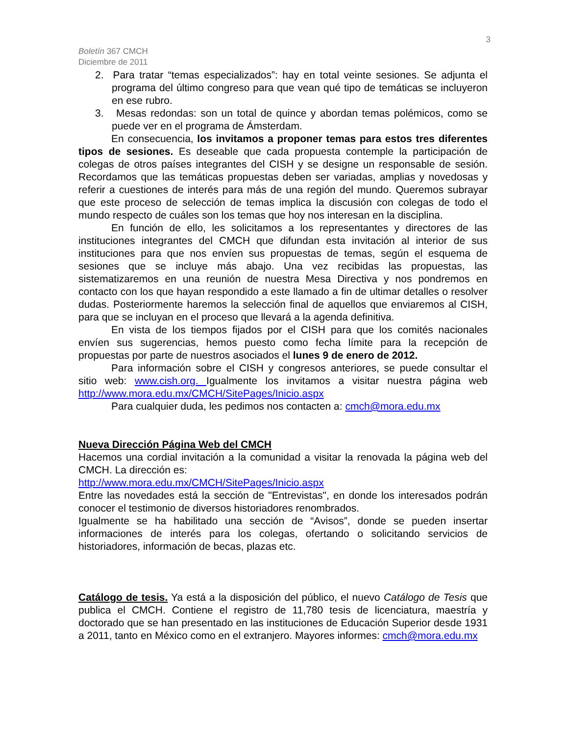3
Boletín 367 CMCH
Diciembre de 2011
2. Para tratar “temas especializados”: hay en total veinte sesiones. Se adjunta el programa del último congreso para que vean qué tipo de temáticas se incluyeron en ese rubro.
3. Mesas redondas: son un total de quince y abordan temas polémicos, como se puede ver en el programa de Ámsterdam.
En consecuencia, los invitamos a proponer temas para estos tres diferentes tipos de sesiones. Es deseable que cada propuesta contemple la participación de colegas de otros países integrantes del CISH y se designe un responsable de sesión. Recordamos que las temáticas propuestas deben ser variadas, amplias y novedosas y referir a cuestiones de interés para más de una región del mundo. Queremos subrayar que este proceso de selección de temas implica la discusión con colegas de todo el mundo respecto de cuáles son los temas que hoy nos interesan en la disciplina.
En función de ello, les solicitamos a los representantes y directores de las instituciones integrantes del CMCH que difundan esta invitación al interior de sus instituciones para que nos envíen sus propuestas de temas, según el esquema de sesiones que se incluye más abajo. Una vez recibidas las propuestas, las sistematizaremos en una reunión de nuestra Mesa Directiva y nos pondremos en contacto con los que hayan respondido a este llamado a fin de ultimar detalles o resolver dudas. Posteriormente haremos la selección final de aquellos que enviaremos al CISH, para que se incluyan en el proceso que llevará a la agenda definitiva.
En vista de los tiempos fijados por el CISH para que los comités nacionales envíen sus sugerencias, hemos puesto como fecha límite para la recepción de propuestas por parte de nuestros asociados el lunes 9 de enero de 2012.
Para información sobre el CISH y congresos anteriores, se puede consultar el sitio web: www.cish.org. Igualmente los invitamos a visitar nuestra página web http://www.mora.edu.mx/CMCH/SitePages/Inicio.aspx
Para cualquier duda, les pedimos nos contacten a: cmch@mora.edu.mx
Nueva Dirección Página Web del CMCH
Hacemos una cordial invitación a la comunidad a visitar la renovada la página web del CMCH. La dirección es:
http://www.mora.edu.mx/CMCH/SitePages/Inicio.aspx
Entre las novedades está la sección de "Entrevistas", en donde los interesados podrán conocer el testimonio de diversos historiadores renombrados.
Igualmente se ha habilitado una sección de “Avisos”, donde se pueden insertar informaciones de interés para los colegas, ofertando o solicitando servicios de historiadores, información de becas, plazas etc.
Catálogo de tesis. Ya está a la disposición del público, el nuevo Catálogo de Tesis que publica el CMCH. Contiene el registro de 11,780 tesis de licenciatura, maestría y doctorado que se han presentado en las instituciones de Educación Superior desde 1931 a 2011, tanto en México como en el extranjero. Mayores informes: cmch@mora.edu.mx